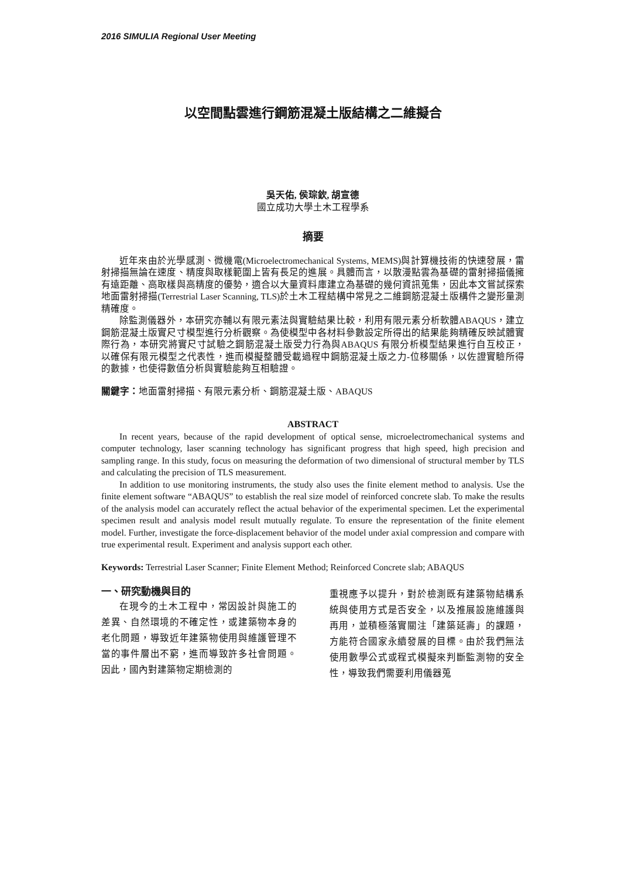2016 SIMULIA Regional User Meeting
以空間點雲進行鋼筋混凝土版結構之二維擬合
吳天佑, 侯琮欽, 胡宣德
國立成功大學土木工程學系
摘要
近年來由於光學感測、微機電(Microelectromechanical Systems, MEMS)與計算機技術的快速發展，雷射掃描無論在速度、精度與取樣範圍上皆有長足的進展。具體而言，以散漫點雲為基礎的雷射掃描儀擁有遠距離、高取樣與高精度的優勢，適合以大量資料庫建立為基礎的幾何資訊蒐集，因此本文嘗試探索地面雷射掃描(Terrestrial Laser Scanning, TLS)於土木工程結構中常見之二維鋼筋混凝土版構件之變形量測精確度。
除監測儀器外，本研究亦輔以有限元素法與實驗結果比較，利用有限元素分析軟體ABAQUS，建立鋼筋混凝土版實尺寸模型進行分析觀察。為使模型中各材料參數設定所得出的結果能夠精確反映試體實際行為，本研究將實尺寸試驗之鋼筋混凝土版受力行為與ABAQUS 有限分析模型結果進行自互校正，以確保有限元模型之代表性，進而模擬整體受載過程中鋼筋混凝土版之力-位移關係，以佐證實驗所得的數據，也使得數值分析與實驗能夠互相驗證。
關鍵字：地面雷射掃描、有限元素分析、鋼筋混凝土版、ABAQUS
ABSTRACT
In recent years, because of the rapid development of optical sense, microelectromechanical systems and computer technology, laser scanning technology has significant progress that high speed, high precision and sampling range. In this study, focus on measuring the deformation of two dimensional of structural member by TLS and calculating the precision of TLS measurement.
In addition to use monitoring instruments, the study also uses the finite element method to analysis. Use the finite element software “ABAQUS” to establish the real size model of reinforced concrete slab. To make the results of the analysis model can accurately reflect the actual behavior of the experimental specimen. Let the experimental specimen result and analysis model result mutually regulate. To ensure the representation of the finite element model. Further, investigate the force-displacement behavior of the model under axial compression and compare with true experimental result. Experiment and analysis support each other.
Keywords: Terrestrial Laser Scanner; Finite Element Method; Reinforced Concrete slab; ABAQUS
一、研究動機與目的
在現今的土木工程中，常因設計與施工的差異、自然環境的不確定性，或建築物本身的老化問題，導致近年建築物使用與維護管理不當的事件層出不窮，進而導致許多社會問題。因此，國內對建築物定期檢測的
重視應予以提升，對於檢測既有建築物結構系統與使用方式是否安全，以及推展設施維護與再用，並積極落實關注「建築延壽」的課題，方能符合國家永續發展的目標。由於我們無法使用數學公式或程式模擬來判斷監測物的安全性，導致我們需要利用儀器蒐